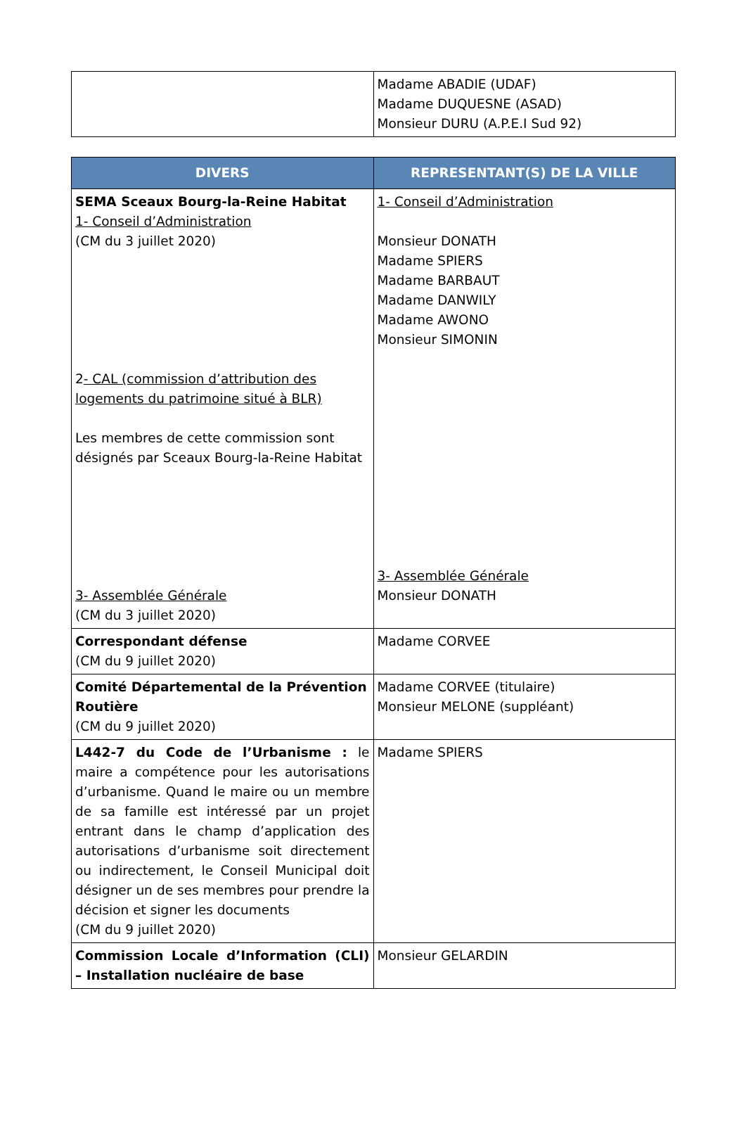| | Madame ABADIE (UDAF) Madame DUQUESNE (ASAD) Monsieur DURU (A.P.E.I Sud 92) |
| DIVERS | REPRESENTANT(S) DE LA VILLE |
| --- | --- |
| SEMA Sceaux Bourg-la-Reine Habitat 1- Conseil d’Administration (CM du 3 juillet 2020) 2 - CAL (commission d’attribution des logements du patrimoine situé à BLR) Les membres de cette commission sont désignés par Sceaux Bourg-la-Reine Habitat 3- Assemblée Générale (CM du 3 juillet 2020) | 1- Conseil d’Administration Monsieur DONATH Madame SPIERS Madame BARBAUT Madame DANWILY Madame AWONO Monsieur SIMONIN 3- Assemblée Générale Monsieur DONATH |
| Correspondant défense (CM du 9 juillet 2020) | Madame CORVEE |
| Comité Départemental de la Prévention Routière (CM du 9 juillet 2020) | Madame CORVEE (titulaire) Monsieur MELONE (suppléant) |
| L442-7 du Code de l’Urbanisme : le maire a compétence pour les autorisations d’urbanisme. Quand le maire ou un membre de sa famille est intéressé par un projet entrant dans le champ d’application des autorisations d’urbanisme soit directement ou indirectement, le Conseil Municipal doit désigner un de ses membres pour prendre la décision et signer les documents (CM du 9 juillet 2020) | Madame SPIERS |
| Commission Locale d’Information (CLI) – Installation nucléaire de base | Monsieur GELARDIN |